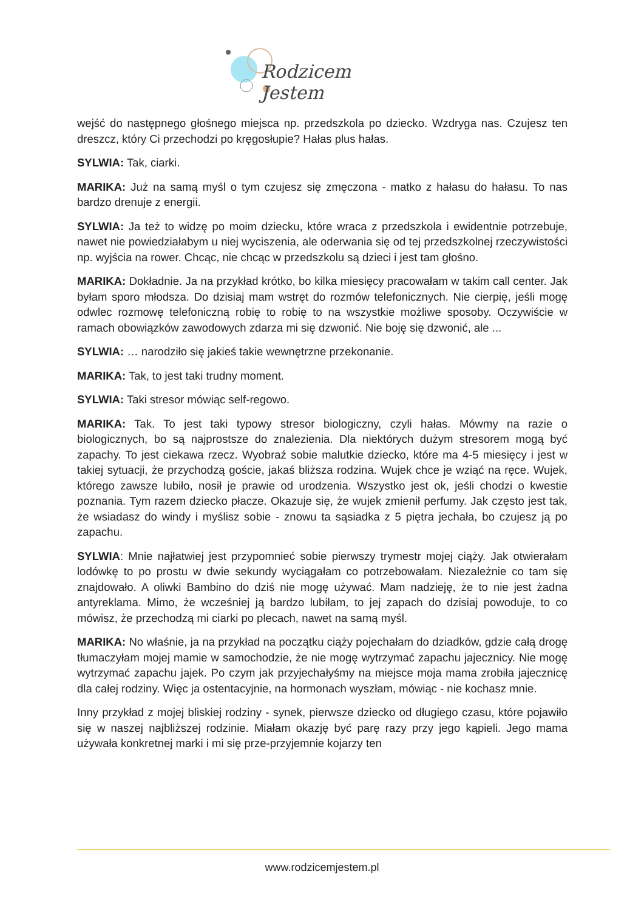Rodzicem Jestem
wejść do następnego głośnego miejsca np. przedszkola po dziecko. Wzdryga nas. Czujesz ten dreszcz, który Ci przechodzi po kręgosłupie? Hałas plus hałas.
SYLWIA: Tak, ciarki.
MARIKA: Już na samą myśl o tym czujesz się zmęczona - matko z hałasu do hałasu. To nas bardzo drenuje z energii.
SYLWIA: Ja też to widzę po moim dziecku, które wraca z przedszkola i ewidentnie potrzebuje, nawet nie powiedziałabym u niej wyciszenia, ale oderwania się od tej przedszkolnej rzeczywistości np. wyjścia na rower. Chcąc, nie chcąc w przedszkolu są dzieci i jest tam głośno.
MARIKA: Dokładnie. Ja na przykład krótko, bo kilka miesięcy pracowałam w takim call center. Jak byłam sporo młodsza. Do dzisiaj mam wstręt do rozmów telefonicznych. Nie cierpię, jeśli mogę odwlec rozmowę telefoniczną robię to robię to na wszystkie możliwe sposoby. Oczywiście w ramach obowiązków zawodowych zdarza mi się dzwonić. Nie boję się dzwonić, ale ...
SYLWIA: … narodziło się jakieś takie wewnętrzne przekonanie.
MARIKA: Tak, to jest taki trudny moment.
SYLWIA: Taki stresor mówiąc self-regowo.
MARIKA: Tak. To jest taki typowy stresor biologiczny, czyli hałas. Mówmy na razie o biologicznych, bo są najprostsze do znalezienia. Dla niektórych dużym stresorem mogą być zapachy. To jest ciekawa rzecz. Wyobraź sobie malutkie dziecko, które ma 4-5 miesięcy i jest w takiej sytuacji, że przychodzą goście, jakaś bliższa rodzina. Wujek chce je wziąć na ręce. Wujek, którego zawsze lubiło, nosił je prawie od urodzenia. Wszystko jest ok, jeśli chodzi o kwestie poznania. Tym razem dziecko płacze. Okazuje się, że wujek zmienił perfumy. Jak często jest tak, że wsiadasz do windy i myślisz sobie - znowu ta sąsiadka z 5 piętra jechała, bo czujesz ją po zapachu.
SYLWIA: Mnie najłatwiej jest przypomnieć sobie pierwszy trymestr mojej ciąży. Jak otwierałam lodówkę to po prostu w dwie sekundy wyciągałam co potrzebowałam. Niezależnie co tam się znajdowało. A oliwki Bambino do dziś nie mogę używać. Mam nadzieję, że to nie jest żadna antyreklama. Mimo, że wcześniej ją bardzo lubiłam, to jej zapach do dzisiaj powoduje, to co mówisz, że przechodzą mi ciarki po plecach, nawet na samą myśl.
MARIKA: No właśnie, ja na przykład na początku ciąży pojechałam do dziadków, gdzie całą drogę tłumaczyłam mojej mamie w samochodzie, że nie mogę wytrzymać zapachu jajecznicy. Nie mogę wytrzymać zapachu jajek. Po czym jak przyjechałyśmy na miejsce moja mama zrobiła jajecznicę dla całej rodziny. Więc ja ostentacyjnie, na hormonach wyszłam, mówiąc - nie kochasz mnie.
Inny przykład z mojej bliskiej rodziny - synek, pierwsze dziecko od długiego czasu, które pojawiło się w naszej najbliższej rodzinie. Miałam okazję być parę razy przy jego kąpieli. Jego mama używała konkretnej marki i mi się prze-przyjemnie kojarzy ten
www.rodzicemjestem.pl